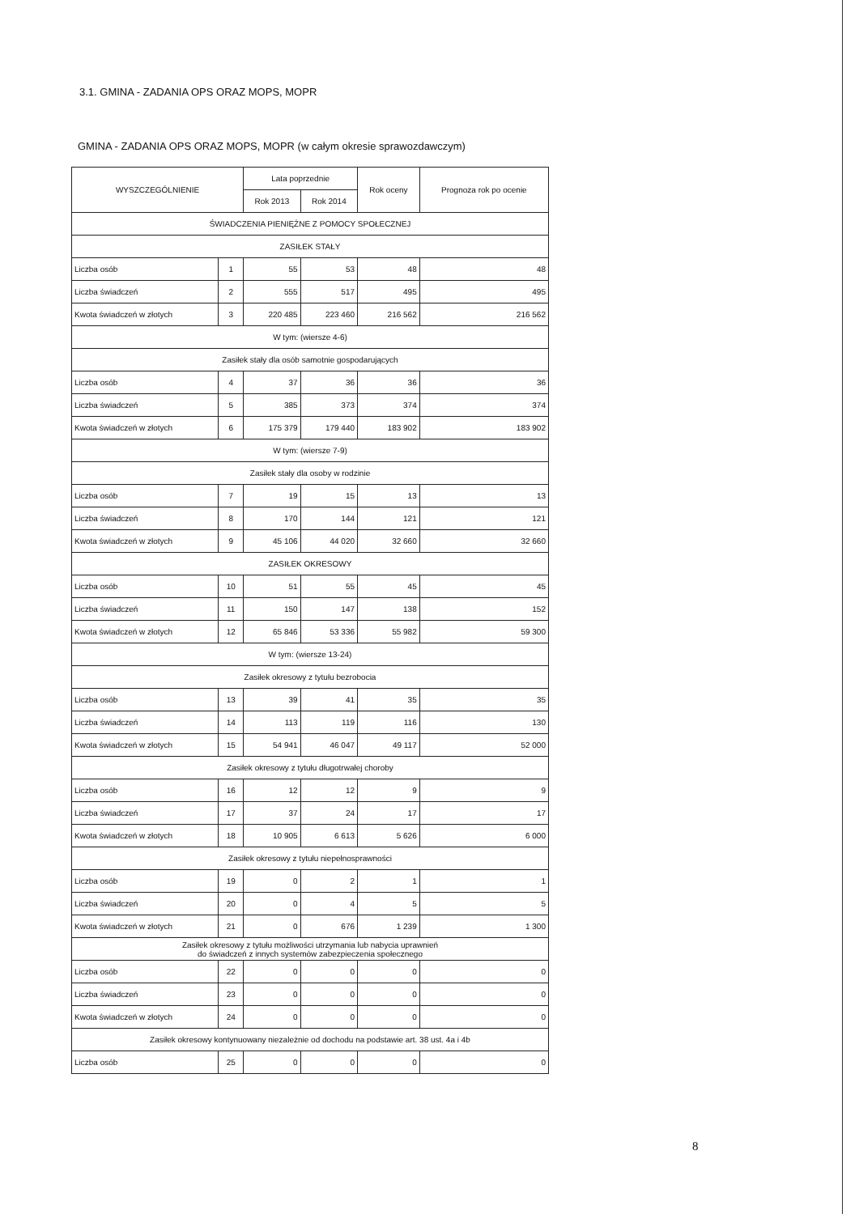3.1. GMINA - ZADANIA OPS ORAZ MOPS, MOPR
GMINA - ZADANIA OPS ORAZ MOPS, MOPR (w całym okresie sprawozdawczym)
| WYSZCZEGÓLNIENIE | | Lata poprzednie | | Rok oceny | Prognoza rok po ocenie |
| --- | --- | --- | --- | --- | --- |
| | | Rok 2013 | Rok 2014 | | |
| ŚWIADCZENIA PIENIĘŻNE Z POMOCY SPOŁECZNEJ | | | | | |
| ZASIŁEK STAŁY | | | | | |
| Liczba osób | 1 | 55 | 53 | 48 | 48 |
| Liczba świadczeń | 2 | 555 | 517 | 495 | 495 |
| Kwota świadczeń w złotych | 3 | 220 485 | 223 460 | 216 562 | 216 562 |
| W tym: (wiersze 4-6) | | | | | |
| Zasiłek stały dla osób samotnie gospodarujących | | | | | |
| Liczba osób | 4 | 37 | 36 | 36 | 36 |
| Liczba świadczeń | 5 | 385 | 373 | 374 | 374 |
| Kwota świadczeń w złotych | 6 | 175 379 | 179 440 | 183 902 | 183 902 |
| W tym: (wiersze 7-9) | | | | | |
| Zasiłek stały dla osoby w rodzinie | | | | | |
| Liczba osób | 7 | 19 | 15 | 13 | 13 |
| Liczba świadczeń | 8 | 170 | 144 | 121 | 121 |
| Kwota świadczeń w złotych | 9 | 45 106 | 44 020 | 32 660 | 32 660 |
| ZASIŁEK OKRESOWY | | | | | |
| Liczba osób | 10 | 51 | 55 | 45 | 45 |
| Liczba świadczeń | 11 | 150 | 147 | 138 | 152 |
| Kwota świadczeń w złotych | 12 | 65 846 | 53 336 | 55 982 | 59 300 |
| W tym: (wiersze 13-24) | | | | | |
| Zasiłek okresowy z tytułu bezrobocia | | | | | |
| Liczba osób | 13 | 39 | 41 | 35 | 35 |
| Liczba świadczeń | 14 | 113 | 119 | 116 | 130 |
| Kwota świadczeń w złotych | 15 | 54 941 | 46 047 | 49 117 | 52 000 |
| Zasiłek okresowy z tytułu długotrwałej choroby | | | | | |
| Liczba osób | 16 | 12 | 12 | 9 | 9 |
| Liczba świadczeń | 17 | 37 | 24 | 17 | 17 |
| Kwota świadczeń w złotych | 18 | 10 905 | 6 613 | 5 626 | 6 000 |
| Zasiłek okresowy z tytułu niepełnosprawności | | | | | |
| Liczba osób | 19 | 0 | 2 | 1 | 1 |
| Liczba świadczeń | 20 | 0 | 4 | 5 | 5 |
| Kwota świadczeń w złotych | 21 | 0 | 676 | 1 239 | 1 300 |
| Zasiłek okresowy z tytułu możliwości utrzymania lub nabycia uprawnień do świadczeń z innych systemów zabezpieczenia społecznego | | | | | |
| Liczba osób | 22 | 0 | 0 | 0 | 0 |
| Liczba świadczeń | 23 | 0 | 0 | 0 | 0 |
| Kwota świadczeń w złotych | 24 | 0 | 0 | 0 | 0 |
| Zasiłek okresowy kontynuowany niezależnie od dochodu na podstawie art. 38 ust. 4a i 4b | | | | | |
| Liczba osób | 25 | 0 | 0 | 0 | 0 |
8